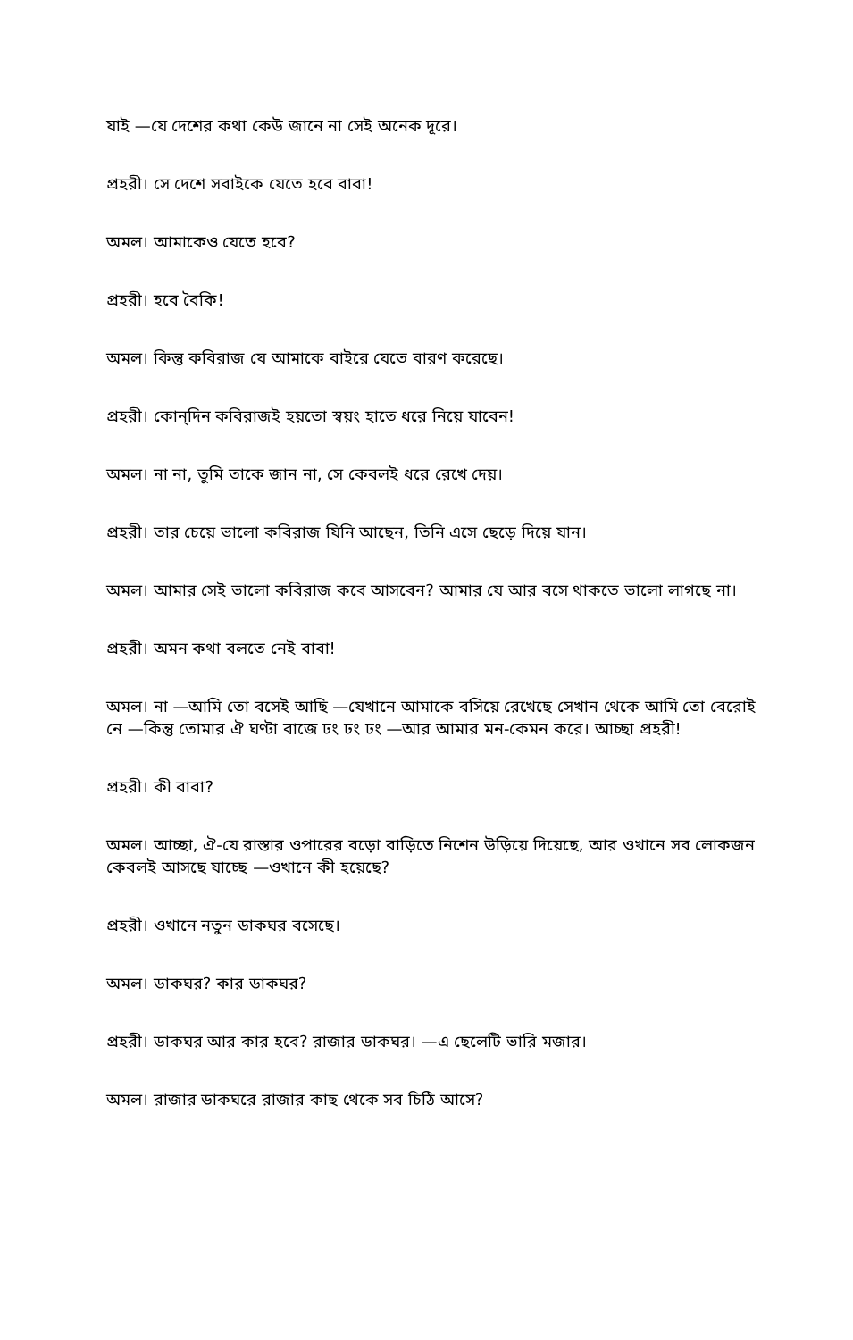যাই —যে দেশের কথা কেউ জানে না সেই অনেক দূরে।
প্রহরী। সে দেশে সবাইকে যেতে হবে বাবা!
অমল। আমাকেও যেতে হবে?
প্রহরী। হবে বৈকি!
অমল। কিন্তু কবিরাজ যে আমাকে বাইরে যেতে বারণ করেছে।
প্রহরী। কোন্‌দিন কবিরাজই হয়তো স্বয়ং হাতে ধরে নিয়ে যাবেন!
অমল। না না, তুমি তাকে জান না, সে কেবলই ধরে রেখে দেয়।
প্রহরী। তার চেয়ে ভালো কবিরাজ যিনি আছেন, তিনি এসে ছেড়ে দিয়ে যান।
অমল। আমার সেই ভালো কবিরাজ কবে আসবেন? আমার যে আর বসে থাকতে ভালো লাগছে না।
প্রহরী। অমন কথা বলতে নেই বাবা!
অমল। না —আমি তো বসেই আছি —যেখানে আমাকে বসিয়ে রেখেছে সেখান থেকে আমি তো বেরোই নে —কিন্তু তোমার ঐ ঘণ্টা বাজে ঢং ঢং ঢং —আর আমার মন-কেমন করে। আচ্ছা প্রহরী!
প্রহরী। কী বাবা?
অমল। আচ্ছা, ঐ-যে রাস্তার ওপারের বড়ো বাড়িতে নিশেন উড়িয়ে দিয়েছে, আর ওখানে সব লোকজন কেবলই আসছে যাচ্ছে —ওখানে কী হয়েছে?
প্রহরী। ওখানে নতুন ডাকঘর বসেছে।
অমল। ডাকঘর? কার ডাকঘর?
প্রহরী। ডাকঘর আর কার হবে? রাজার ডাকঘর। —এ ছেলেটি ভারি মজার।
অমল। রাজার ডাকঘরে রাজার কাছ থেকে সব চিঠি আসে?